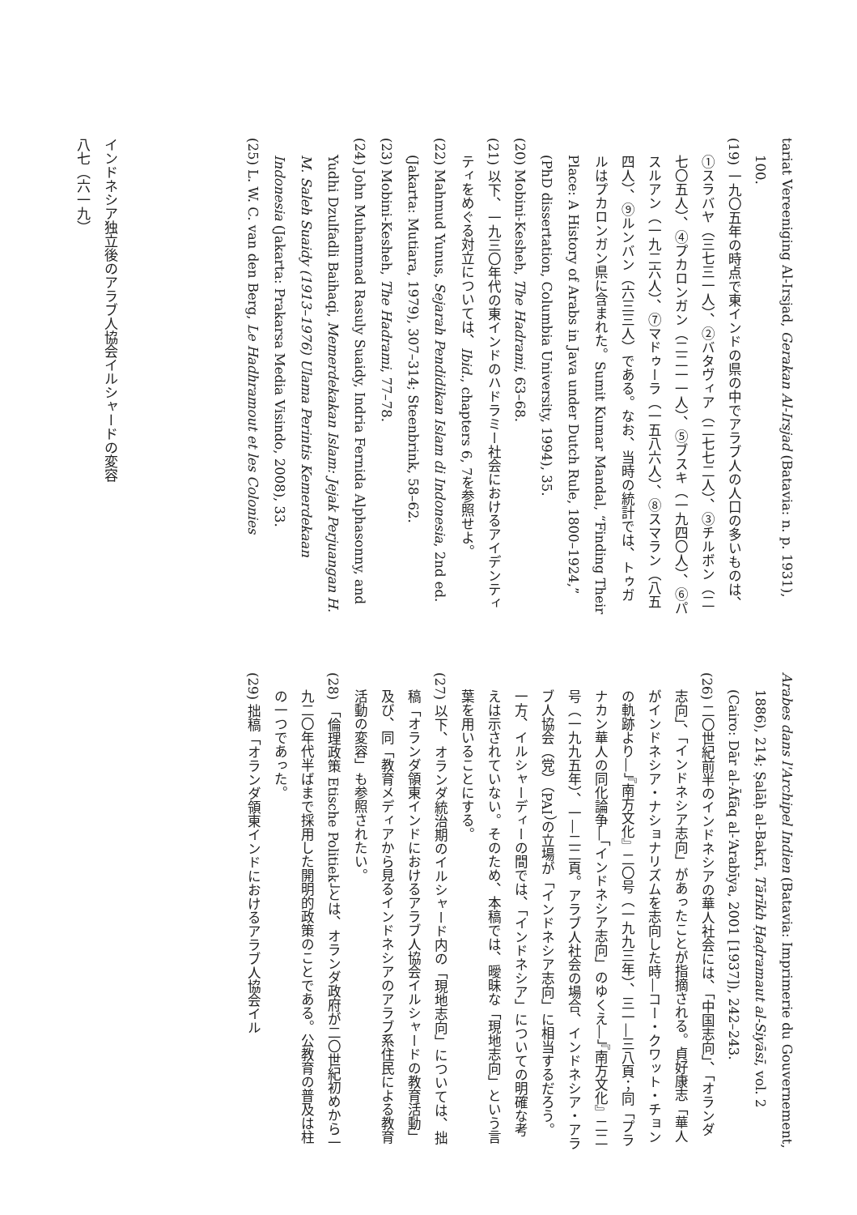tariat Vereeniging Al-Irsjad, Gerakan Al-Irsjad (Batavia: n. p. 1931), 100.
(19) 一九〇五年の時点で東インドの県の中でアラブ人の人口の多いものは、①スラバヤ（三七三一人）、②バタヴィア（二七七二人）、③チルボン（二七〇五人）、④プカロンガン（二二一一人）、⑤ブスキ（一九四〇人）、⑥パスルアン（一九二六人）、⑦マドゥーラ（一五八六人）、⑧スマラン（八五四人）、⑨ルンバン（六三三人）である。なお、当時の統計では、トゥガルはプカロンガン県に含まれた。Sumit Kumar Mandal, “Finding Their Place: A History of Arabs in Java under Dutch Rule, 1800–1924,” (PhD dissertation, Columbia University, 1994), 35.
(20) Mobini-Kesheh, The Hadrami, 63–68.
(21) 以下、一九三〇年代の東インドのハドラミー社会におけるアイデンティティをめぐる対立については、Ibid., chapters 6, 7を参照せよ。
(22) Mahmud Yunus, Sejarah Pendidikan Islam di Indonesia, 2nd ed. (Jakarta: Mutiara, 1979), 307–314; Steenbrink, 58–62.
(23) Mobini-Kesheh, The Hadrami, 77–78.
(24) John Muhammad Rasuly Suaidy, Indria Fernida Alphasonny, and Yudhi Dzulfadli Baihaqi, Memerdekakan Islam: Jejak Perjuangan H. M. Saleh Suaidy (1913–1976) Ulama Perintis Kemerdekaan Indonesia (Jakarta: Prakarsa Media Visindo, 2008), 33.
(25) L. W. C. van den Berg, Le Hadhramout et les Colonies
Arabes dans l'Archipel Indien (Batavia: Imprimerie du Gouvernement, 1886), 214; Ṣalāḥ al-Bakrī, Tārīkh Ḥaḍramaut al-Siyāsī, vol. 2 (Cairo: Dār al-Āfāq al-ʻArabīya, 2001 [1937]), 242–243.
(26) 二〇世紀前半のインドネシアの華人社会には、「中国志向」、「オランダ志向」、「インドネシア志向」があったことが指摘される。貞好康志「華人がインドネシア・ナショナリズムを志向した時―コー・クワット・チョンの軌跡より―」『南方文化』二〇号（一九九三年）、三一―三八頁；同「プラナカン華人の同化論争―「インドネシア志向」のゆくえ―」『南方文化』二二号（一九九五年）、一―二二頁。アラブ人社会の場合、インドネシア・アラブ人協会（党）（PAI）の立場が「インドネシア志向」に相当するだろう。一方、イルシャーディーの間では、「インドネシア」についての明確な考えは示されていない。そのため、本稿では、曖昧な「現地志向」という言葉を用いることにする。
(27) 以下、オランダ統治期のイルシャード内の「現地志向」については、拙稿「オランダ領東インドにおけるアラブ人協会イルシャードの教育活動」及び、同「教育メディアから見るインドネシアのアラブ系住民による教育活動の変容」も参照されたい。
(28) 「倫理政策 Etische Politiek」とは、オランダ政府が二〇世紀初めから一九二〇年代半ばまで採用した開明的政策のことである。公教育の普及は柱の一つであった。
(29) 拙稿「オランダ領東インドにおけるアラブ人協会イル
インドネシア独立後のアラブ人協会イルシャードの変容
八七（六一九）